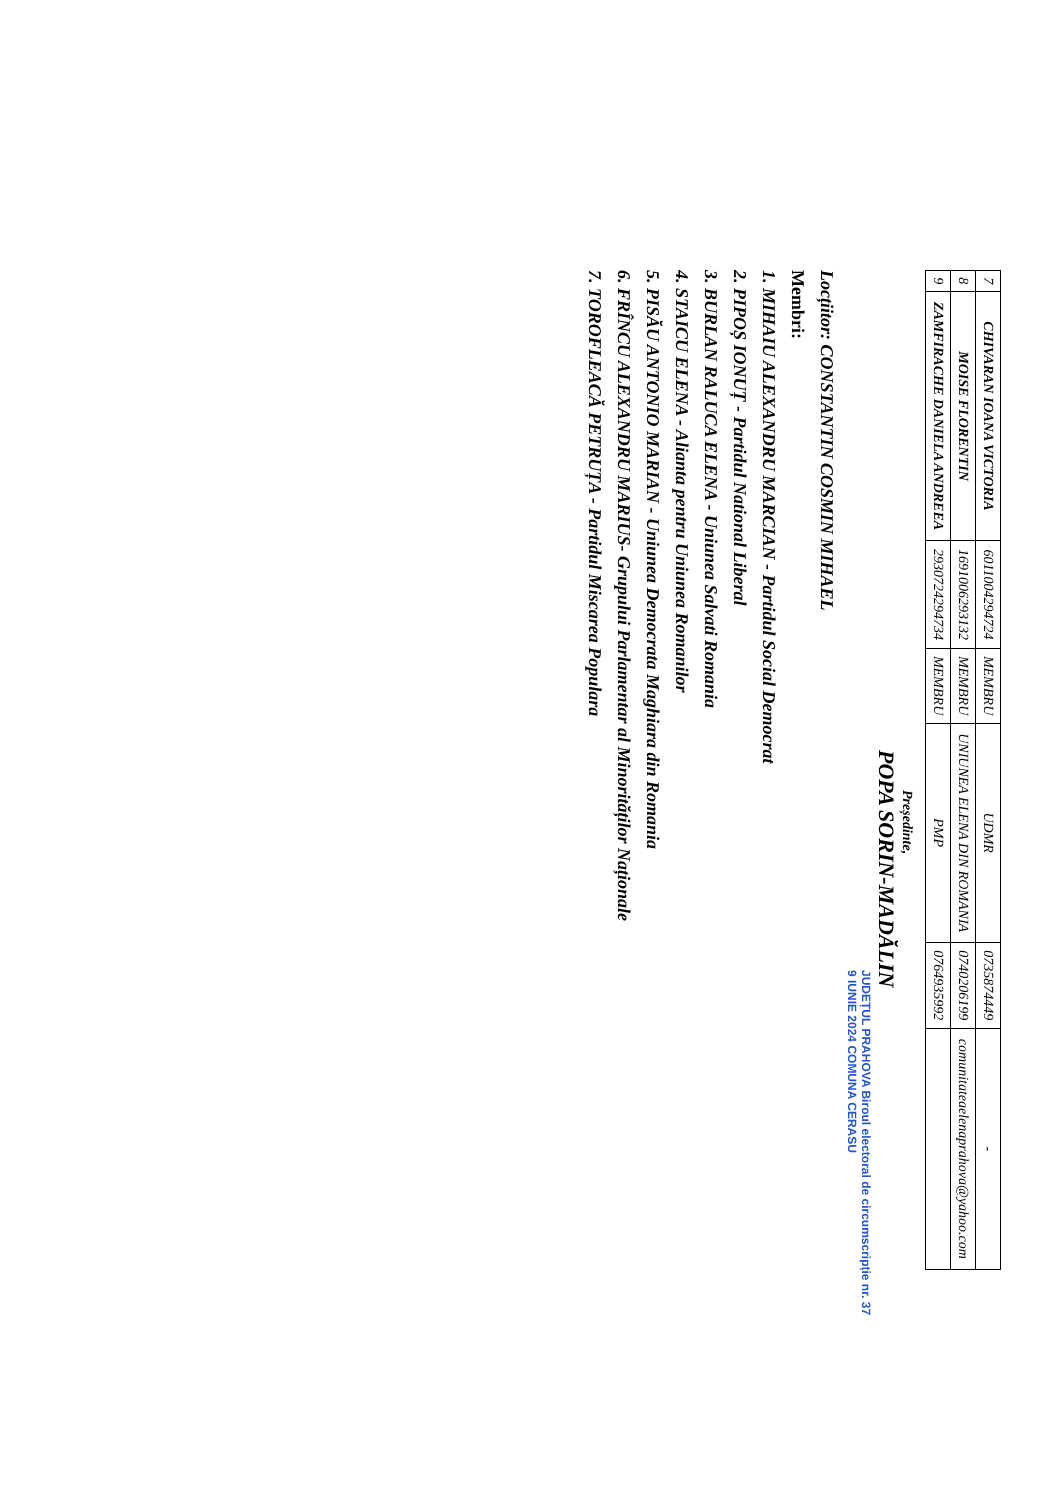| 7 | CHIVARAN IOANA VICTORIA | 6011004294724 | MEMBRU | UDMR | 0735874449 | - |
| 8 | MOISE FLORENTIN | 1691006293132 | MEMBRU | UNIUNEA ELENA DIN ROMANIA | 0740206199 | comunitateaelenaprahova@yahoo.com |
| 9 | ZAMFIRACHE DANIELA ANDREEA | 2930724294734 | MEMBRU | PMP | 0764935992 | |
Președinte,
POPA SORIN-MADĂLIN
JUDEȚUL PRAHOVA Biroul electoral de circumscripție nr. 37 9 IUNIE 2024 COMUNA CERASU
Locțiitor: CONSTANTIN COSMIN MIHAEL
Membri:
1. MIHAIU ALEXANDRU MARCIAN - Partidul Social Democrat
2. PIPOȘ IONUȚ - Partidul National Liberal
3. BURLAN RALUCA ELENA - Uniunea Salvati Romania
4. STAICU ELENA - Alianta pentru Uniunea Romanilor
5. PISĂU ANTONIO MARIAN - Uniunea Democrata Maghiara din Romania
6. FRÎNCU ALEXANDRU MARIUS- Grupului Parlamentar al Minorităților Naționale
7. TOROFLEACĂ PETRUȚA - Partidul Miscarea Populara